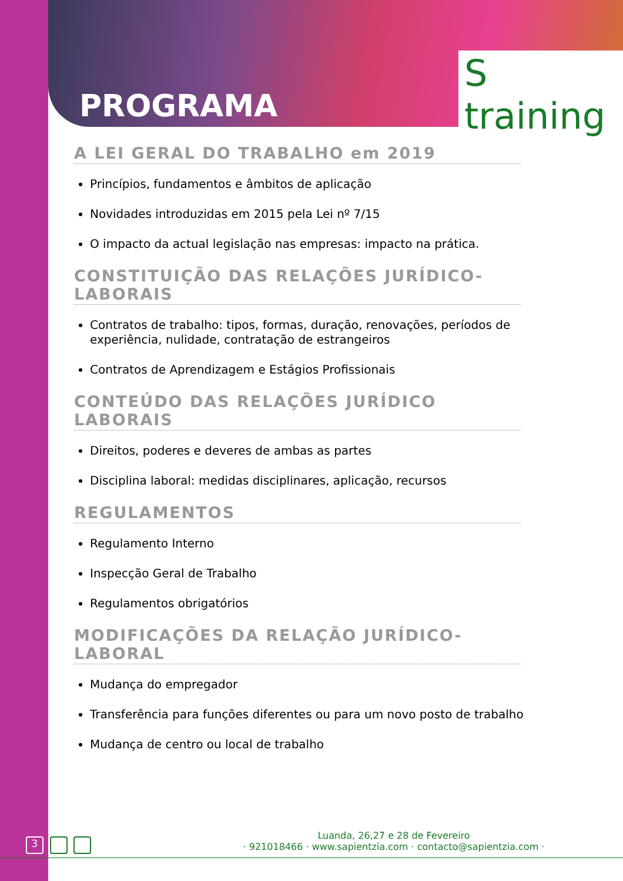PROGRAMA
S training
A LEI GERAL DO TRABALHO em 2019
Princípios, fundamentos e âmbitos de aplicação
Novidades introduzidas em 2015 pela Lei nº 7/15
O impacto da actual legislação nas empresas: impacto na prática.
CONSTITUIÇÃO DAS RELAÇÕES JURÍDICO-LABORAIS
Contratos de trabalho: tipos, formas, duração, renovações, períodos de experiência, nulidade, contratação de estrangeiros
Contratos de Aprendizagem e Estágios Profissionais
CONTEÚDO DAS RELAÇÕES JURÍDICO LABORAIS
Direitos, poderes e deveres de ambas as partes
Disciplina laboral: medidas disciplinares, aplicação, recursos
REGULAMENTOS
Regulamento Interno
Inspecção Geral de Trabalho
Regulamentos obrigatórios
MODIFICAÇÕES DA RELAÇÃO JURÍDICO-LABORAL
Mudança do empregador
Transferência para funções diferentes ou para um novo posto de trabalho
Mudança de centro ou local de trabalho
3
Luanda, 26,27 e 28 de Fevereiro
· 921018466 · www.sapientzia.com · contacto@sapientzia.com ·